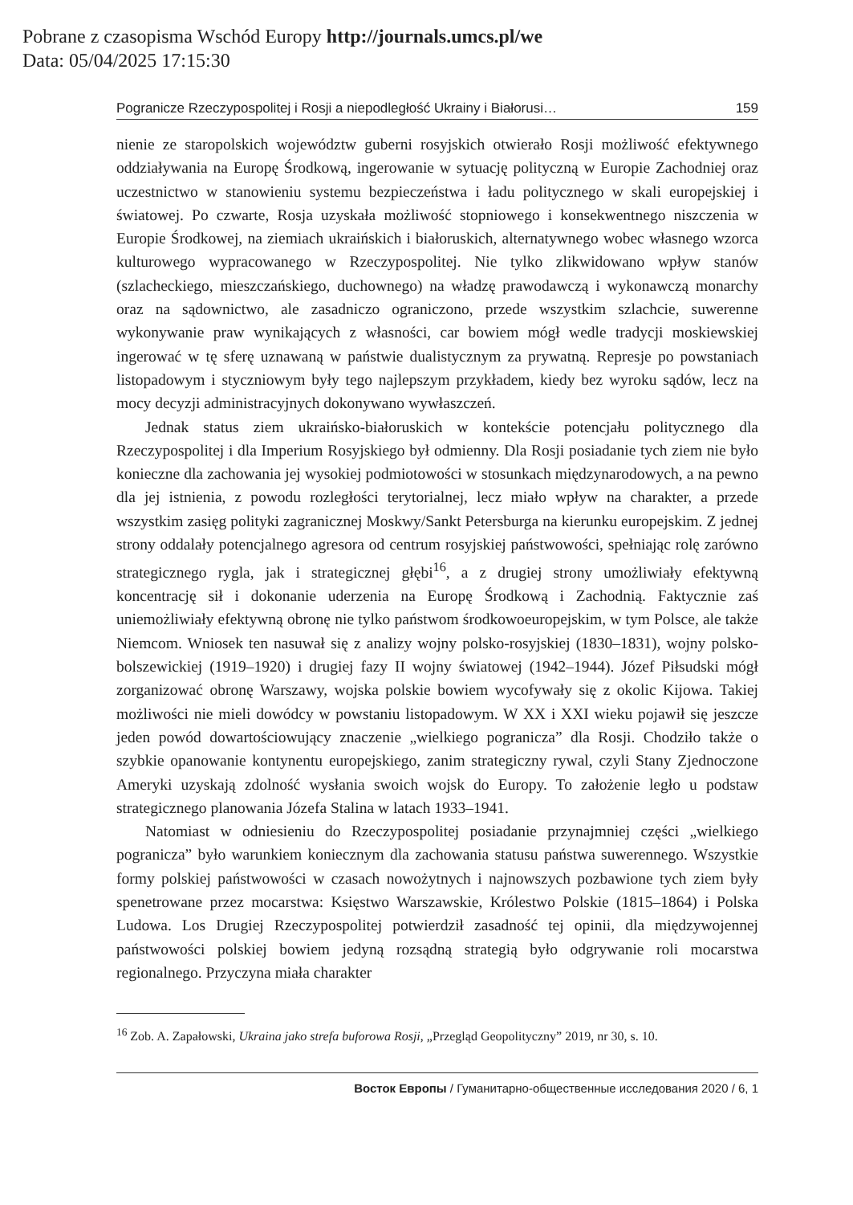Pobrane z czasopisma Wschód Europy http://journals.umcs.pl/we
Data: 05/04/2025 17:15:30
Pogranicze Rzeczypospolitej i Rosji a niepodległość Ukrainy i Białorusi… 159
nienie ze staropolskich województw guberni rosyjskich otwierało Rosji możliwość efektywnego oddziaływania na Europę Środkową, ingerowanie w sytuację polityczną w Europie Zachodniej oraz uczestnictwo w stanowieniu systemu bezpieczeństwa i ładu politycznego w skali europejskiej i światowej. Po czwarte, Rosja uzyskała możliwość stopniowego i konsekwentnego niszczenia w Europie Środkowej, na ziemiach ukraińskich i białoruskich, alternatywnego wobec własnego wzorca kulturowego wypracowanego w Rzeczypospolitej. Nie tylko zlikwidowano wpływ stanów (szlacheckiego, mieszczańskiego, duchownego) na władzę prawodawczą i wykonawczą monarchy oraz na sądownictwo, ale zasadniczo ograniczono, przede wszystkim szlachcie, suwerenne wykonywanie praw wynikających z własności, car bowiem mógł wedle tradycji moskiewskiej ingerować w tę sferę uznawaną w państwie dualistycznym za prywatną. Represje po powstaniach listopadowym i styczniowym były tego najlepszym przykładem, kiedy bez wyroku sądów, lecz na mocy decyzji administracyjnych dokonywano wywłaszczeń.
Jednak status ziem ukraińsko-białoruskich w kontekście potencjału politycznego dla Rzeczypospolitej i dla Imperium Rosyjskiego był odmienny. Dla Rosji posiadanie tych ziem nie było konieczne dla zachowania jej wysokiej podmiotowości w stosunkach międzynarodowych, a na pewno dla jej istnienia, z powodu rozległości terytorialnej, lecz miało wpływ na charakter, a przede wszystkim zasięg polityki zagranicznej Moskwy/Sankt Petersburga na kierunku europejskim. Z jednej strony oddalały potencjalnego agresora od centrum rosyjskiej państwowości, spełniając rolę zarówno strategicznego rygla, jak i strategicznej głębi<sup>16</sup>, a z drugiej strony umożliwiały efektywną koncentrację sił i dokonanie uderzenia na Europę Środkową i Zachodnią. Faktycznie zaś uniemożliwiały efektywną obronę nie tylko państwom środkowoeuropejskim, w tym Polsce, ale także Niemcom. Wniosek ten nasuwał się z analizy wojny polsko-rosyjskiej (1830–1831), wojny polsko-bolszewickiej (1919–1920) i drugiej fazy II wojny światowej (1942–1944). Józef Piłsudski mógł zorganizować obronę Warszawy, wojska polskie bowiem wycofywały się z okolic Kijowa. Takiej możliwości nie mieli dowódcy w powstaniu listopadowym. W XX i XXI wieku pojawił się jeszcze jeden powód dowartościowujący znaczenie „wielkiego pogranicza” dla Rosji. Chodziło także o szybkie opanowanie kontynentu europejskiego, zanim strategiczny rywal, czyli Stany Zjednoczone Ameryki uzyskają zdolność wysłania swoich wojsk do Europy. To założenie legło u podstaw strategicznego planowania Józefa Stalina w latach 1933–1941.
Natomiast w odniesieniu do Rzeczypospolitej posiadanie przynajmniej części „wielkiego pogranicza” było warunkiem koniecznym dla zachowania statusu państwa suwerennego. Wszystkie formy polskiej państwowości w czasach nowożytnych i najnowszych pozbawione tych ziem były spenetrowane przez mocarstwa: Księstwo Warszawskie, Królestwo Polskie (1815–1864) i Polska Ludowa. Los Drugiej Rzeczypospolitej potwierdził zasadność tej opinii, dla międzywojennej państwowości polskiej bowiem jedyną rozsądną strategią było odgrywanie roli mocarstwa regionalnego. Przyczyna miała charakter
<sup>16</sup> Zob. A. Zapałowski, Ukraina jako strefa buforowa Rosji, „Przegląd Geopolityczny” 2019, nr 30, s. 10.
Восток Европы / Гуманитарно-общественные исследования 2020 / 6, 1